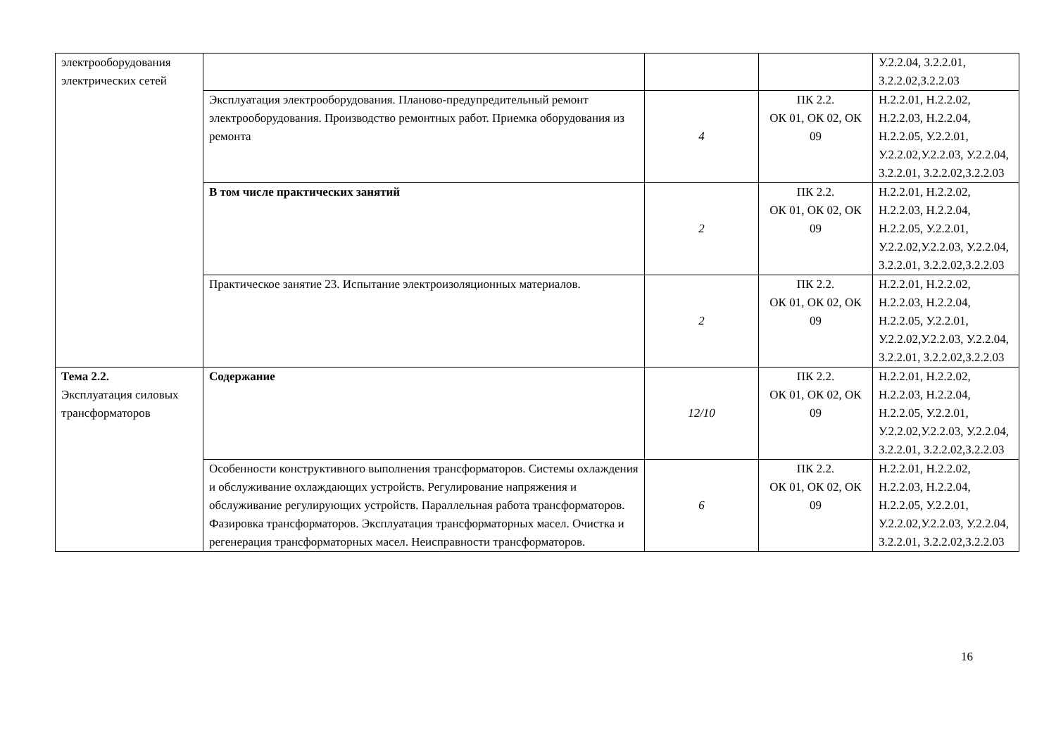| электрооборудования электрических сетей | | | | У.2.2.04, З.2.2.01, З.2.2.02,З.2.2.03 |
| | Эксплуатация электрооборудования. Планово-предупредительный ремонт электрооборудования. Производство ремонтных работ. Приемка оборудования из ремонта | 4 | ПК 2.2. ОК 01, ОК 02, ОК 09 | Н.2.2.01, Н.2.2.02, Н.2.2.03, Н.2.2.04, Н.2.2.05, У.2.2.01, У.2.2.02,У.2.2.03, У.2.2.04, З.2.2.01, З.2.2.02,З.2.2.03 |
| | В том числе практических занятий | 2 | ПК 2.2. ОК 01, ОК 02, ОК 09 | Н.2.2.01, Н.2.2.02, Н.2.2.03, Н.2.2.04, Н.2.2.05, У.2.2.01, У.2.2.02,У.2.2.03, У.2.2.04, З.2.2.01, З.2.2.02,З.2.2.03 |
| | Практическое занятие 23. Испытание электроизоляционных материалов. | 2 | ПК 2.2. ОК 01, ОК 02, ОК 09 | Н.2.2.01, Н.2.2.02, Н.2.2.03, Н.2.2.04, Н.2.2.05, У.2.2.01, У.2.2.02,У.2.2.03, У.2.2.04, З.2.2.01, З.2.2.02,З.2.2.03 |
| Тема 2.2. Эксплуатация силовых трансформаторов | Содержание | 12/10 | ПК 2.2. ОК 01, ОК 02, ОК 09 | Н.2.2.01, Н.2.2.02, Н.2.2.03, Н.2.2.04, Н.2.2.05, У.2.2.01, У.2.2.02,У.2.2.03, У.2.2.04, З.2.2.01, З.2.2.02,З.2.2.03 |
| | Особенности конструктивного выполнения трансформаторов. Системы охлаждения и обслуживание охлаждающих устройств. Регулирование напряжения и обслуживание регулирующих устройств. Параллельная работа трансформаторов. Фазировка трансформаторов. Эксплуатация трансформаторных масел. Очистка и регенерация трансформаторных масел. Неисправности трансформаторов. | 6 | ПК 2.2. ОК 01, ОК 02, ОК 09 | Н.2.2.01, Н.2.2.02, Н.2.2.03, Н.2.2.04, Н.2.2.05, У.2.2.01, У.2.2.02,У.2.2.03, У.2.2.04, З.2.2.01, З.2.2.02,З.2.2.03 |
16